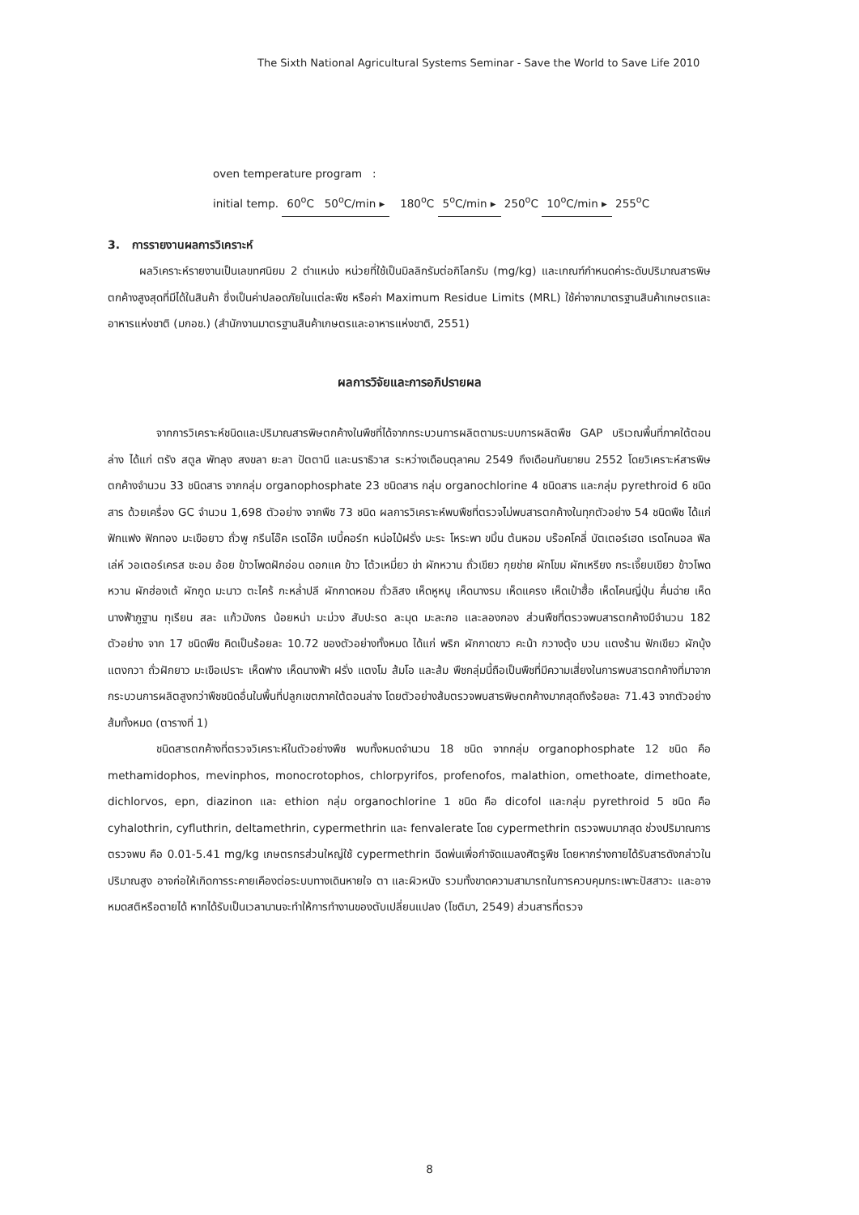The Sixth National Agricultural Systems Seminar - Save the World to Save Life 2010
oven temperature program :
initial temp. 60<sup>o</sup>C 50<sup>o</sup>C/min ▸ 180<sup>o</sup>C 5<sup>o</sup>C/min ▸ 250<sup>o</sup>C 10<sup>o</sup>C/min ▸ 255<sup>o</sup>C
3. การรายงานผลการวิเคราะห์
ผลวิเคราะห์รายงานเป็นเลขทศนิยม 2 ตำแหน่ง หน่วยที่ใช้เป็นมิลลิกรัมต่อกิโลกรัม (mg/kg) และเกณฑ์กำหนดค่าระดับปริมาณสารพิษตกค้างสูงสุดที่มีได้ในสินค้า ซึ่งเป็นค่าปลอดภัยในแต่ละพืช หรือค่า Maximum Residue Limits (MRL) ใช้ค่าจากมาตรฐานสินค้าเกษตรและอาหารแห่งชาติ (มกอช.) (สำนักงานมาตรฐานสินค้าเกษตรและอาหารแห่งชาติ, 2551)
ผลการวิจัยและการอภิปรายผล
จากการวิเคราะห์ชนิดและปริมาณสารพิษตกค้างในพืชที่ได้จากกระบวนการผลิตตามระบบการผลิตพืช GAP บริเวณพื้นที่ภาคใต้ตอนล่าง ได้แก่ ตรัง สตูล พัทลุง สงขลา ยะลา ปัตตานี และนราธิวาส ระหว่างเดือนตุลาคม 2549 ถึงเดือนกันยายน 2552 โดยวิเคราะห์สารพิษตกค้างจำนวน 33 ชนิดสาร จากกลุ่ม organophosphate 23 ชนิดสาร กลุ่ม organochlorine 4 ชนิดสาร และกลุ่ม pyrethroid 6 ชนิดสาร ด้วยเครื่อง GC จำนวน 1,698 ตัวอย่าง จากพืช 73 ชนิด ผลการวิเคราะห์พบพืชที่ตรวจไม่พบสารตกค้างในทุกตัวอย่าง 54 ชนิดพืช ได้แก่ ฟักแฟง ฟักทอง มะเขือยาว ถั่วพู กรีนโอ๊ค เรดโอ๊ค เบบี้คอร์ท หน่อไม้ฝรั่ง มะระ โหระพา ขมิ้น ต้นหอม บร๊อคโคลี่ บัตเตอร์เฮด เรดโคนอล ฟิลเล่ห์ วอเตอร์เครส ชะอม อ้อย ข้าวโพดฝักอ่อน ดอกแค ข้าว โต้วเหมี่ยว ข่า ผักหวาน ถั่วเขียว กุยช่าย ผักโขม ผักเหรียง กระเจี๊ยบเขียว ข้าวโพดหวาน ผักฮ่องเต้ ผักกูด มะนาว ตะไคร้ กะหล่ำปลี ผักกาดหอม ถั่วลิสง เห็ดหูหนู เห็ดนางรม เห็ดแครง เห็ดเป๋าฮื้อ เห็ดโคนญี่ปุ่น คื่นฉ่าย เห็ดนางฟ้าภูฐาน ทุเรียน สละ แก้วมังกร น้อยหน่า มะม่วง สับปะรด ละมุด มะละกอ และลองกอง ส่วนพืชที่ตรวจพบสารตกค้างมีจำนวน 182 ตัวอย่าง จาก 17 ชนิดพืช คิดเป็นร้อยละ 10.72 ของตัวอย่างทั้งหมด ได้แก่ พริก ผักกาดขาว คะน้า กวางตุ้ง บวบ แตงร้าน ฟักเขียว ผักบุ้ง แตงกวา ถั่วฝักยาว มะเขือเปราะ เห็ดฟาง เห็ดนางฟ้า ฝรั่ง แตงโม ส้มโอ และส้ม พืชกลุ่มนี้ถือเป็นพืชที่มีความเสี่ยงในการพบสารตกค้างที่มาจากกระบวนการผลิตสูงกว่าพืชชนิดอื่นในพื้นที่ปลูกเขตภาคใต้ตอนล่าง โดยตัวอย่างส้มตรวจพบสารพิษตกค้างมากสุดถึงร้อยละ 71.43 จากตัวอย่างส้มทั้งหมด (ตารางที่ 1)
ชนิดสารตกค้างที่ตรวจวิเคราะห์ในตัวอย่างพืช พบทั้งหมดจำนวน 18 ชนิด จากกลุ่ม organophosphate 12 ชนิด คือ methamidophos, mevinphos, monocrotophos, chlorpyrifos, profenofos, malathion, omethoate, dimethoate, dichlorvos, epn, diazinon และ ethion กลุ่ม organochlorine 1 ชนิด คือ dicofol และกลุ่ม pyrethroid 5 ชนิด คือ cyhalothrin, cyfluthrin, deltamethrin, cypermethrin และ fenvalerate โดย cypermethrin ตรวจพบมากสุด ช่วงปริมาณการตรวจพบ คือ 0.01-5.41 mg/kg เกษตรกรส่วนใหญ่ใช้ cypermethrin ฉีดพ่นเพื่อกำจัดแมลงศัตรูพืช โดยหากร่างกายได้รับสารดังกล่าวในปริมาณสูง อาจก่อให้เกิดการระคายเคืองต่อระบบทางเดินหายใจ ตา และผิวหนัง รวมทั้งขาดความสามารถในการควบคุมกระเพาะปัสสาวะ และอาจหมดสติหรือตายได้ หากได้รับเป็นเวลานานจะทำให้การทำงานของตับเปลี่ยนแปลง (โชติมา, 2549) ส่วนสารที่ตรวจ
8